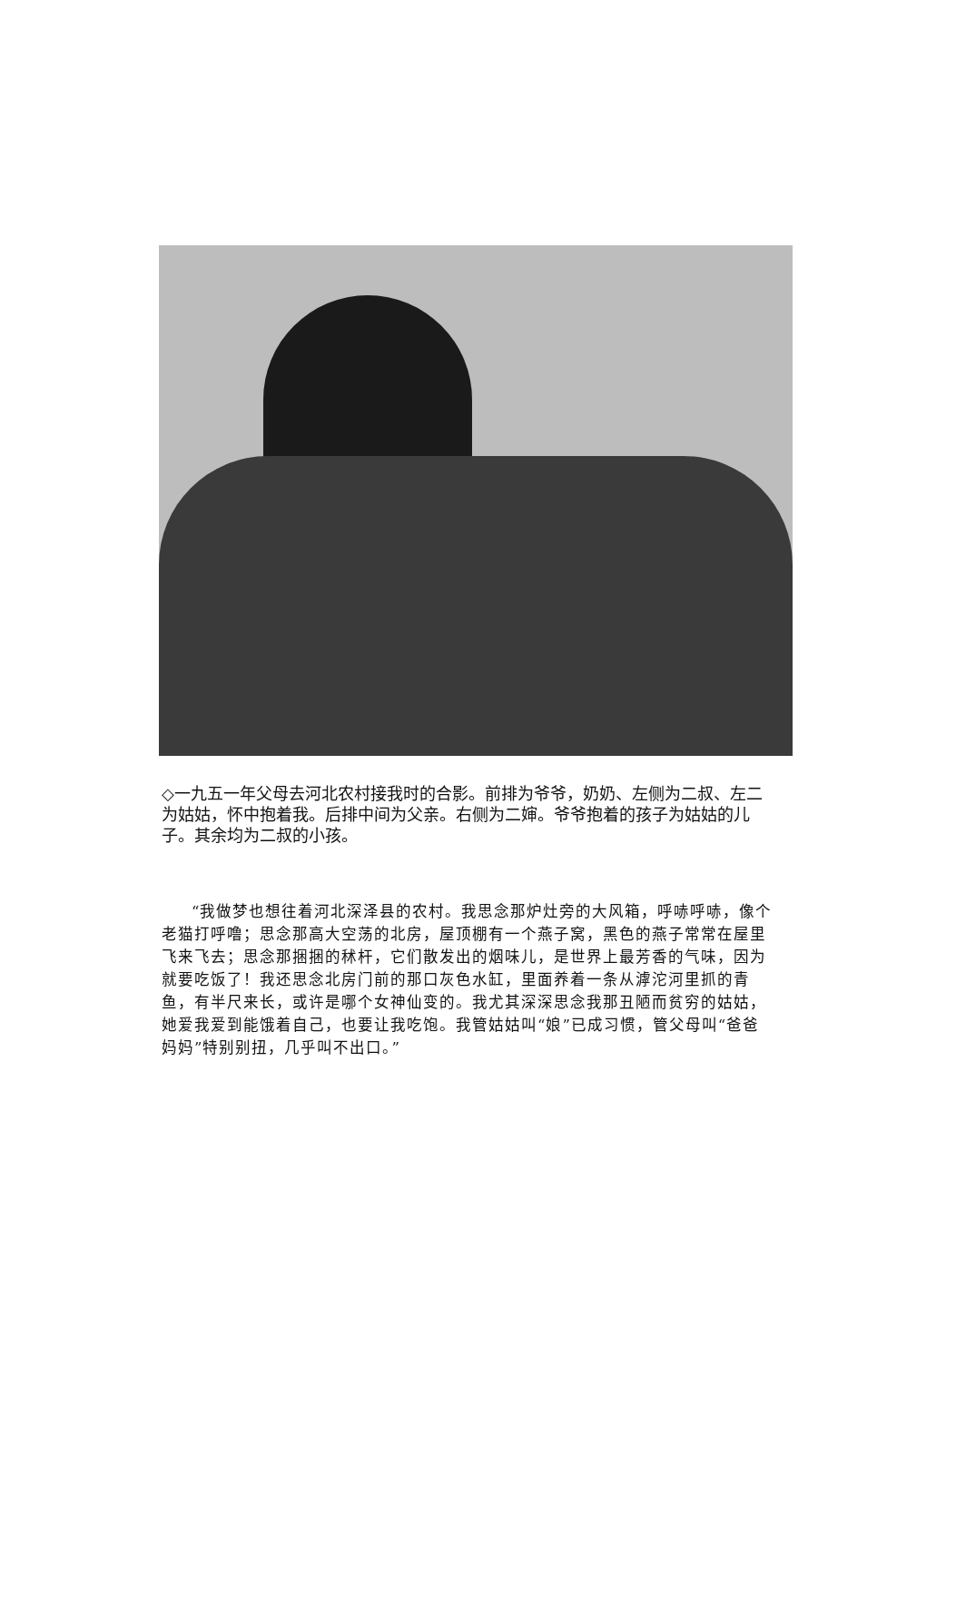◇一九五一年父母去河北农村接我时的合影。前排为爷爷，奶奶、左侧为二叔、左二为姑姑，怀中抱着我。后排中间为父亲。右侧为二婶。爷爷抱着的孩子为姑姑的儿子。其余均为二叔的小孩。
“我做梦也想往着河北深泽县的农村。我思念那炉灶旁的大风箱，呼哧呼哧，像个老猫打呼噜；思念那高大空荡的北房，屋顶棚有一个燕子窝，黑色的燕子常常在屋里飞来飞去；思念那捆捆的秫杆，它们散发出的烟味儿，是世界上最芳香的气味，因为就要吃饭了！我还思念北房门前的那口灰色水缸，里面养着一条从滹沱河里抓的青鱼，有半尺来长，或许是哪个女神仙变的。我尤其深深思念我那丑陋而贫穷的姑姑，她爱我爱到能饿着自己，也要让我吃饱。我管姑姑叫“娘”已成习惯，管父母叫“爸爸妈妈”特别别扭，几乎叫不出口。”